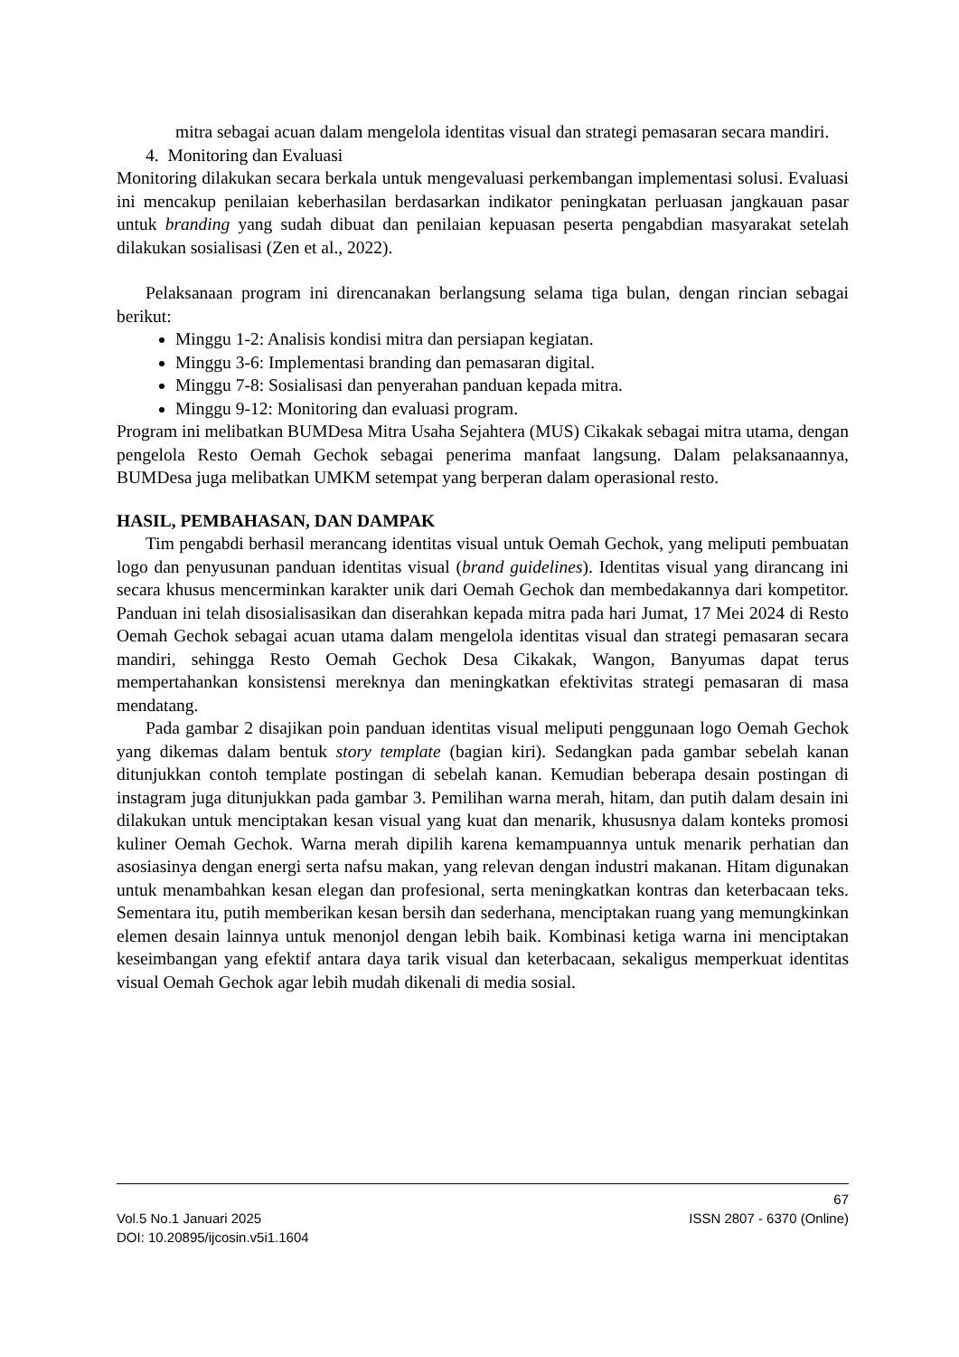mitra sebagai acuan dalam mengelola identitas visual dan strategi pemasaran secara mandiri.
4. Monitoring dan Evaluasi
Monitoring dilakukan secara berkala untuk mengevaluasi perkembangan implementasi solusi. Evaluasi ini mencakup penilaian keberhasilan berdasarkan indikator peningkatan perluasan jangkauan pasar untuk branding yang sudah dibuat dan penilaian kepuasan peserta pengabdian masyarakat setelah dilakukan sosialisasi (Zen et al., 2022).
Pelaksanaan program ini direncanakan berlangsung selama tiga bulan, dengan rincian sebagai berikut:
Minggu 1-2: Analisis kondisi mitra dan persiapan kegiatan.
Minggu 3-6: Implementasi branding dan pemasaran digital.
Minggu 7-8: Sosialisasi dan penyerahan panduan kepada mitra.
Minggu 9-12: Monitoring dan evaluasi program.
Program ini melibatkan BUMDesa Mitra Usaha Sejahtera (MUS) Cikakak sebagai mitra utama, dengan pengelola Resto Oemah Gechok sebagai penerima manfaat langsung. Dalam pelaksanaannya, BUMDesa juga melibatkan UMKM setempat yang berperan dalam operasional resto.
HASIL, PEMBAHASAN, DAN DAMPAK
Tim pengabdi berhasil merancang identitas visual untuk Oemah Gechok, yang meliputi pembuatan logo dan penyusunan panduan identitas visual (brand guidelines). Identitas visual yang dirancang ini secara khusus mencerminkan karakter unik dari Oemah Gechok dan membedakannya dari kompetitor. Panduan ini telah disosialisasikan dan diserahkan kepada mitra pada hari Jumat, 17 Mei 2024 di Resto Oemah Gechok sebagai acuan utama dalam mengelola identitas visual dan strategi pemasaran secara mandiri, sehingga Resto Oemah Gechok Desa Cikakak, Wangon, Banyumas dapat terus mempertahankan konsistensi mereknya dan meningkatkan efektivitas strategi pemasaran di masa mendatang.
Pada gambar 2 disajikan poin panduan identitas visual meliputi penggunaan logo Oemah Gechok yang dikemas dalam bentuk story template (bagian kiri). Sedangkan pada gambar sebelah kanan ditunjukkan contoh template postingan di sebelah kanan. Kemudian beberapa desain postingan di instagram juga ditunjukkan pada gambar 3. Pemilihan warna merah, hitam, dan putih dalam desain ini dilakukan untuk menciptakan kesan visual yang kuat dan menarik, khususnya dalam konteks promosi kuliner Oemah Gechok. Warna merah dipilih karena kemampuannya untuk menarik perhatian dan asosiasinya dengan energi serta nafsu makan, yang relevan dengan industri makanan. Hitam digunakan untuk menambahkan kesan elegan dan profesional, serta meningkatkan kontras dan keterbacaan teks. Sementara itu, putih memberikan kesan bersih dan sederhana, menciptakan ruang yang memungkinkan elemen desain lainnya untuk menonjol dengan lebih baik. Kombinasi ketiga warna ini menciptakan keseimbangan yang efektif antara daya tarik visual dan keterbacaan, sekaligus memperkuat identitas visual Oemah Gechok agar lebih mudah dikenali di media sosial.
67
Vol.5 No.1 Januari 2025 ISSN 2807 - 6370 (Online)
DOI: 10.20895/ijcosin.v5i1.1604